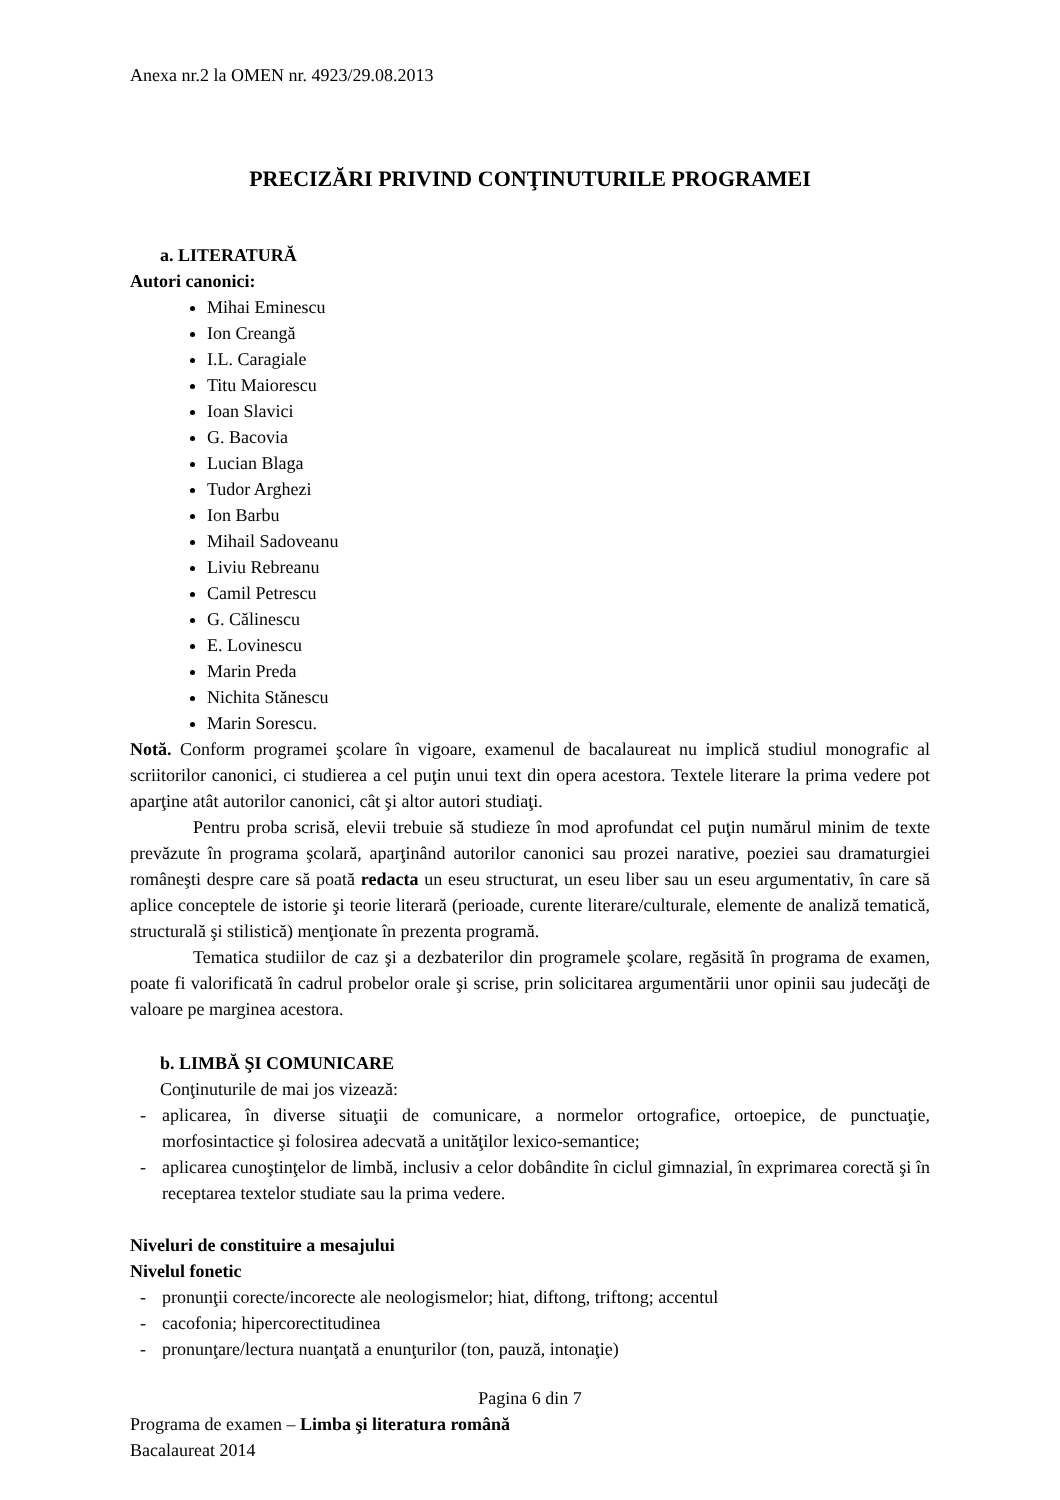Anexa nr.2 la OMEN nr. 4923/29.08.2013
PRECIZĂRI PRIVIND CONŢINUTURILE PROGRAMEI
a. LITERATURĂ
Autori canonici:
Mihai Eminescu
Ion Creangă
I.L. Caragiale
Titu Maiorescu
Ioan Slavici
G. Bacovia
Lucian Blaga
Tudor Arghezi
Ion Barbu
Mihail Sadoveanu
Liviu Rebreanu
Camil Petrescu
G. Călinescu
E. Lovinescu
Marin Preda
Nichita Stănescu
Marin Sorescu.
Notă. Conform programei şcolare în vigoare, examenul de bacalaureat nu implică studiul monografic al scriitorilor canonici, ci studierea a cel puţin unui text din opera acestora. Textele literare la prima vedere pot aparţine atât autorilor canonici, cât şi altor autori studiaţi.
Pentru proba scrisă, elevii trebuie să studieze în mod aprofundat cel puţin numărul minim de texte prevăzute în programa şcolară, aparţinând autorilor canonici sau prozei narative, poeziei sau dramaturgiei româneşti despre care să poată redacta un eseu structurat, un eseu liber sau un eseu argumentativ, în care să aplice conceptele de istorie şi teorie literară (perioade, curente literare/culturale, elemente de analiză tematică, structurală şi stilistică) menţionate în prezenta programă.
Tematica studiilor de caz şi a dezbaterilor din programele şcolare, regăsită în programa de examen, poate fi valorificată în cadrul probelor orale şi scrise, prin solicitarea argumentării unor opinii sau judecăţi de valoare pe marginea acestora.
b. LIMBĂ ŞI COMUNICARE
Conţinuturile de mai jos vizează:
- aplicarea, în diverse situaţii de comunicare, a normelor ortografice, ortoepice, de punctuaţie, morfosintactice şi folosirea adecvată a unităţilor lexico-semantice;
- aplicarea cunoştinţelor de limbă, inclusiv a celor dobândite în ciclul gimnazial, în exprimarea corectă şi în receptarea textelor studiate sau la prima vedere.
Niveluri de constituire a mesajului
Nivelul fonetic
- pronunţii corecte/incorecte ale neologismelor; hiat, diftong, triftong; accentul
- cacofonia; hipercorectitudinea
- pronunţare/lectura nuanţată a enunţurilor (ton, pauză, intonaţie)
Pagina 6 din 7
Programa de examen – Limba şi literatura română
Bacalaureat 2014